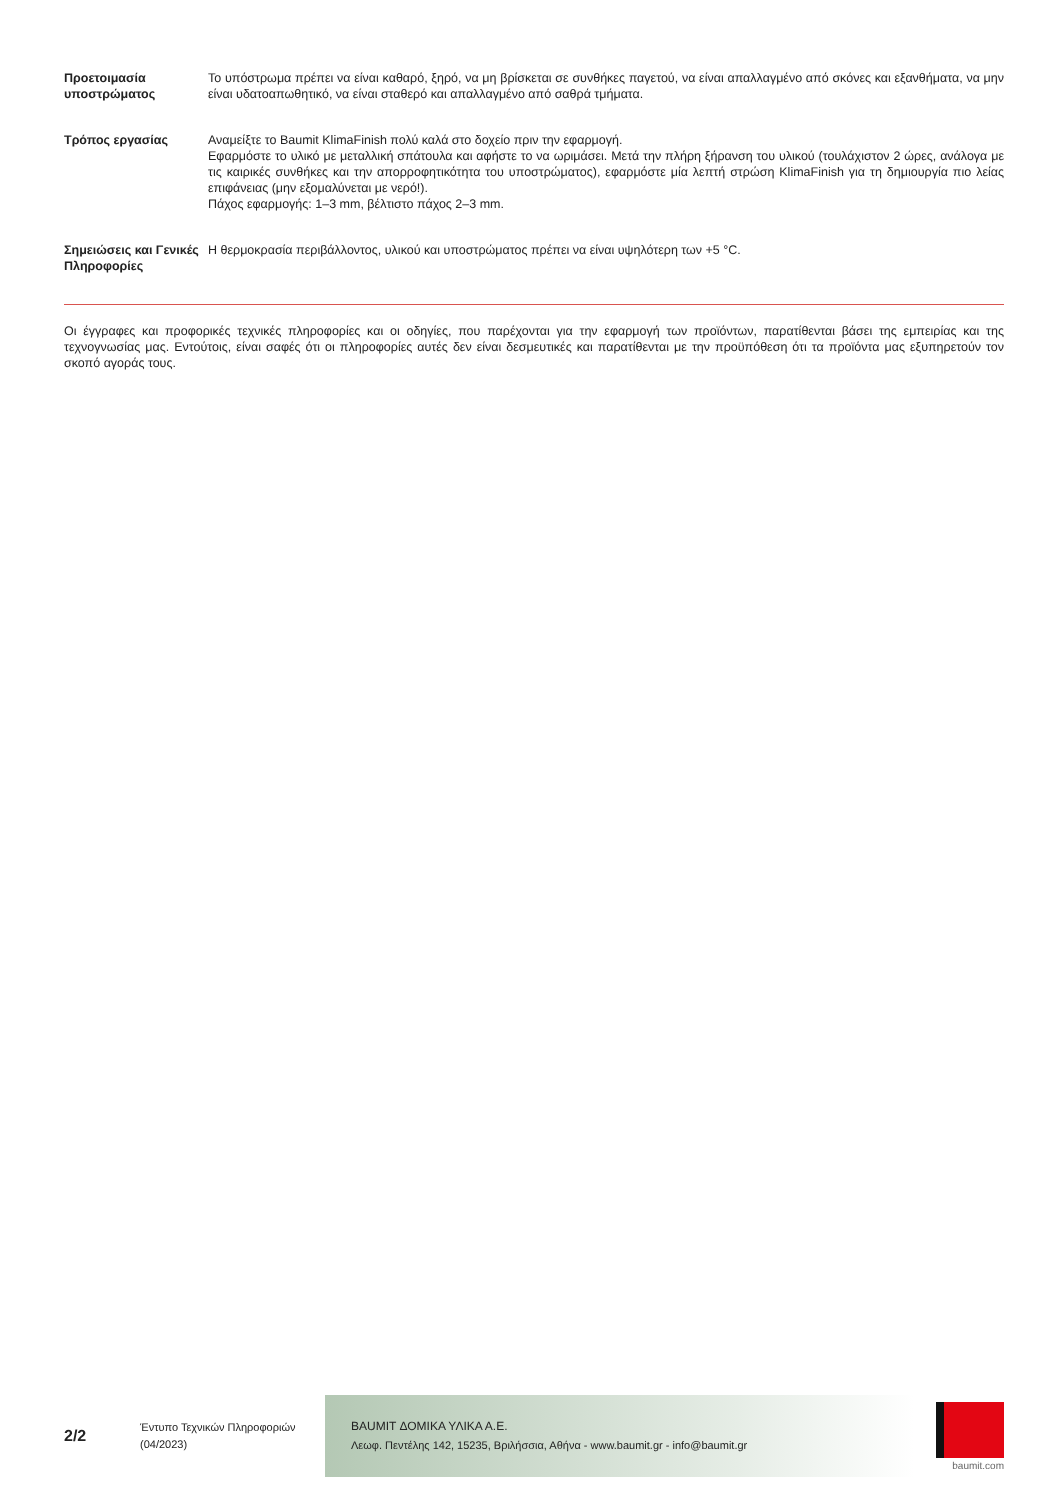Προετοιμασία υποστρώματος
Το υπόστρωμα πρέπει να είναι καθαρό, ξηρό, να μη βρίσκεται σε συνθήκες παγετού, να είναι απαλλαγμένο από σκόνες και εξανθήματα, να μην είναι υδατοαπωθητικό, να είναι σταθερό και απαλλαγμένο από σαθρά τμήματα.
Τρόπος εργασίας Αναμείξτε το Baumit KlimaFinish πολύ καλά στο δοχείο πριν την εφαρμογή.
Εφαρμόστε το υλικό με μεταλλική σπάτουλα και αφήστε το να ωριμάσει. Μετά την πλήρη ξήρανση του υλικού (τουλάχιστον 2 ώρες, ανάλογα με τις καιρικές συνθήκες και την απορροφητικότητα του υποστρώματος), εφαρμόστε μία λεπτή στρώση KlimaFinish για τη δημιουργία πιο λείας επιφάνειας (μην εξομαλύνεται με νερό!).
Πάχος εφαρμογής: 1–3 mm, βέλτιστο πάχος 2–3 mm.
Σημειώσεις και Γενικές Πληροφορίες
Η θερμοκρασία περιβάλλοντος, υλικού και υποστρώματος πρέπει να είναι υψηλότερη των +5 °C.
Οι έγγραφες και προφορικές τεχνικές πληροφορίες και οι οδηγίες, που παρέχονται για την εφαρμογή των προϊόντων, παρατίθενται βάσει της εμπειρίας και της τεχνογνωσίας μας. Εντούτοις, είναι σαφές ότι οι πληροφορίες αυτές δεν είναι δεσμευτικές και παρατίθενται με την προϋπόθεση ότι τα προϊόντα μας εξυπηρετούν τον σκοπό αγοράς τους.
2/2
Έντυπο Τεχνικών Πληροφοριών
(04/2023)
BAUMIT ΔΟΜΙΚΑ ΥΛΙΚΑ Α.Ε.
Λεωφ. Πεντέλης 142, 15235, Βριλήσσια, Αθήνα - www.baumit.gr - info@baumit.gr
baumit.com